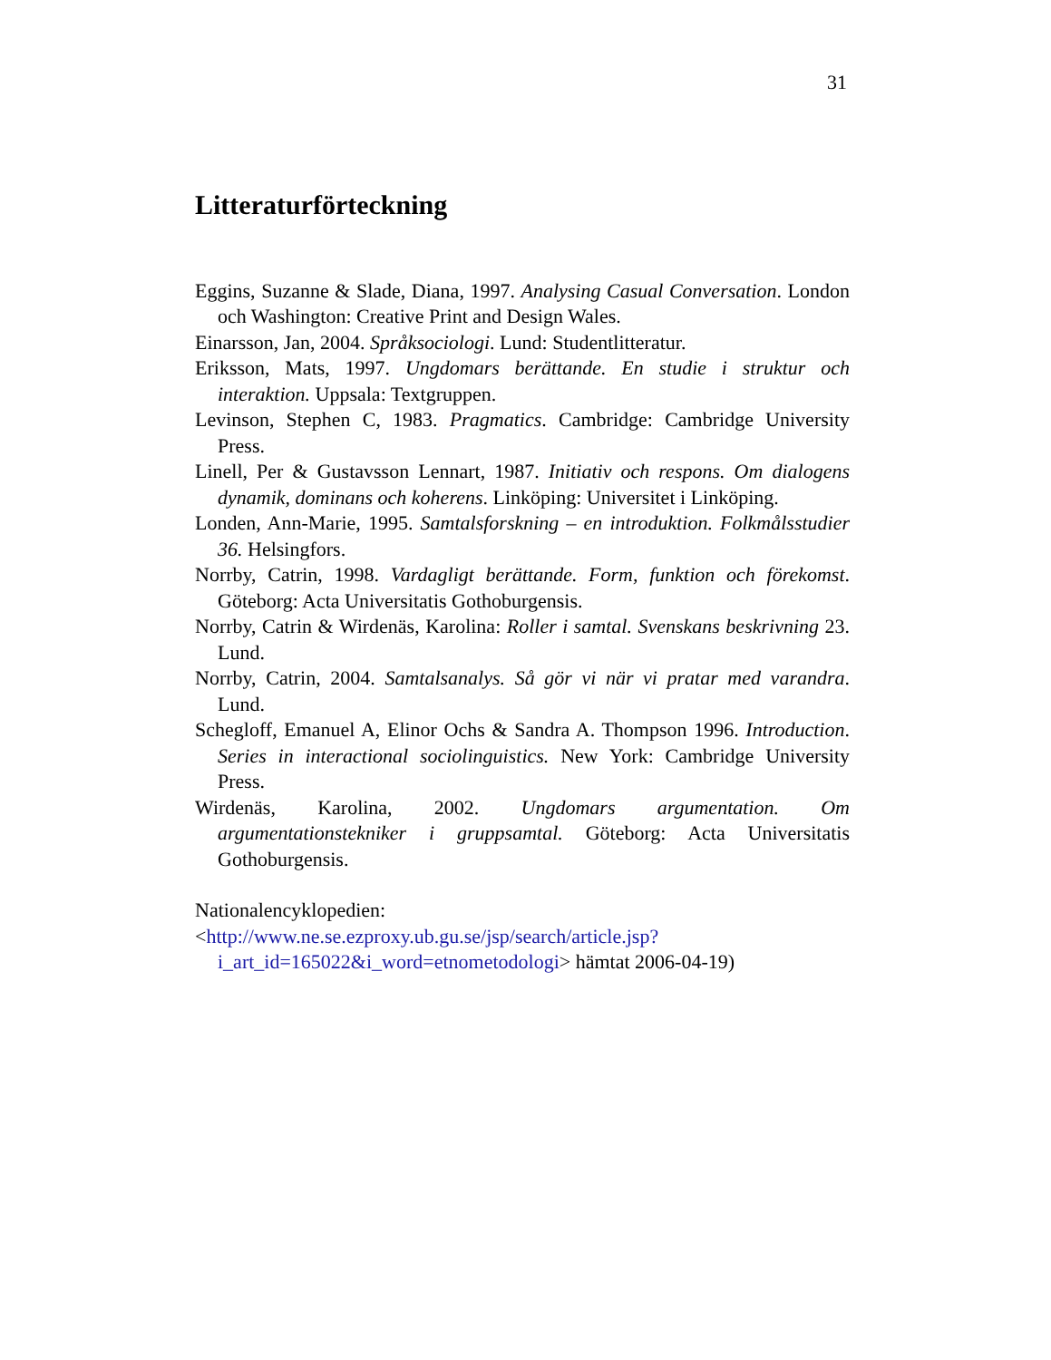31
Litteraturförteckning
Eggins, Suzanne & Slade, Diana, 1997. Analysing Casual Conversation. London och Washington: Creative Print and Design Wales.
Einarsson, Jan, 2004. Språksociologi. Lund: Studentlitteratur.
Eriksson, Mats, 1997. Ungdomars berättande. En studie i struktur och interaktion. Uppsala: Textgruppen.
Levinson, Stephen C, 1983. Pragmatics. Cambridge: Cambridge University Press.
Linell, Per & Gustavsson Lennart, 1987. Initiativ och respons. Om dialogens dynamik, dominans och koherens. Linköping: Universitet i Linköping.
Londen, Ann-Marie, 1995. Samtalsforskning – en introduktion. Folkmålsstudier 36. Helsingfors.
Norrby, Catrin, 1998. Vardagligt berättande. Form, funktion och förekomst. Göteborg: Acta Universitatis Gothoburgensis.
Norrby, Catrin & Wirdenäs, Karolina: Roller i samtal. Svenskans beskrivning 23. Lund.
Norrby, Catrin, 2004. Samtalsanalys. Så gör vi när vi pratar med varandra. Lund.
Schegloff, Emanuel A, Elinor Ochs & Sandra A. Thompson 1996. Introduction. Series in interactional sociolinguistics. New York: Cambridge University Press.
Wirdenäs, Karolina, 2002. Ungdomars argumentation. Om argumentationstekniker i gruppsamtal. Göteborg: Acta Universitatis Gothoburgensis.
Nationalencyklopedien:
<http://www.ne.se.ezproxy.ub.gu.se/jsp/search/article.jsp?i_art_id=165022&i_word=etnometodologi> hämtat 2006-04-19)